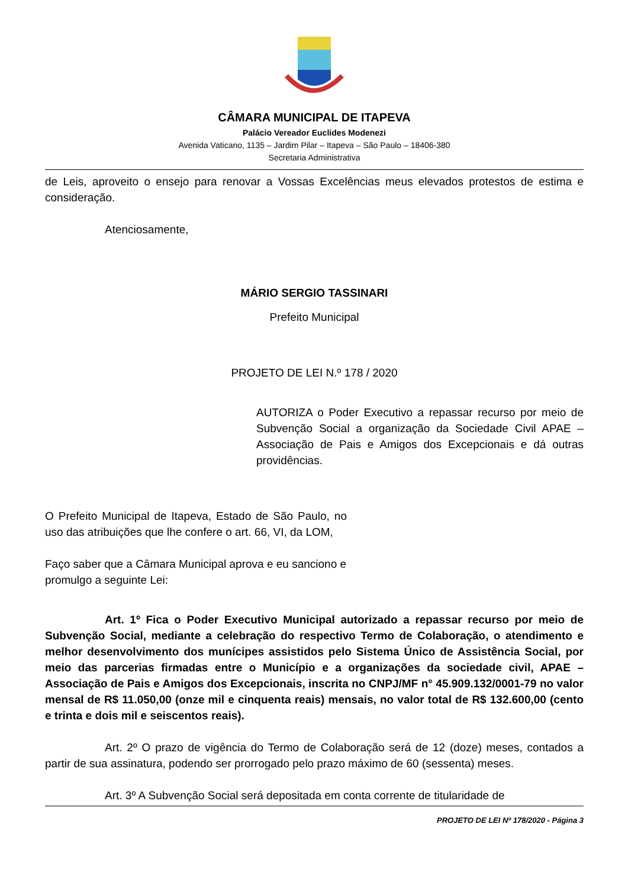CÂMARA MUNICIPAL DE ITAPEVA
Palácio Vereador Euclides Modenezi
Avenida Vaticano, 1135 – Jardim Pilar – Itapeva – São Paulo – 18406-380
Secretaria Administrativa
de Leis, aproveito o ensejo para renovar a Vossas Excelências meus elevados protestos de estima e consideração.
Atenciosamente,
MÁRIO SERGIO TASSINARI
Prefeito Municipal
PROJETO DE LEI N.º 178 / 2020
AUTORIZA o Poder Executivo a repassar recurso por meio de Subvenção Social a organização da Sociedade Civil APAE – Associação de Pais e Amigos dos Excepcionais e dá outras providências.
O Prefeito Municipal de Itapeva, Estado de São Paulo, no uso das atribuições que lhe confere o art. 66, VI, da LOM,
Faço saber que a Câmara Municipal aprova e eu sanciono e promulgo a seguinte Lei:
Art. 1º Fica o Poder Executivo Municipal autorizado a repassar recurso por meio de Subvenção Social, mediante a celebração do respectivo Termo de Colaboração, o atendimento e melhor desenvolvimento dos munícipes assistidos pelo Sistema Único de Assistência Social, por meio das parcerias firmadas entre o Município e a organizações da sociedade civil, APAE – Associação de Pais e Amigos dos Excepcionais, inscrita no CNPJ/MF n° 45.909.132/0001-79 no valor mensal de R$ 11.050,00 (onze mil e cinquenta reais) mensais, no valor total de R$ 132.600,00 (cento e trinta e dois mil e seiscentos reais).
Art. 2º O prazo de vigência do Termo de Colaboração será de 12 (doze) meses, contados a partir de sua assinatura, podendo ser prorrogado pelo prazo máximo de 60 (sessenta) meses.
Art. 3º A Subvenção Social será depositada em conta corrente de titularidade de
PROJETO DE LEI Nº 178/2020 - Página 3